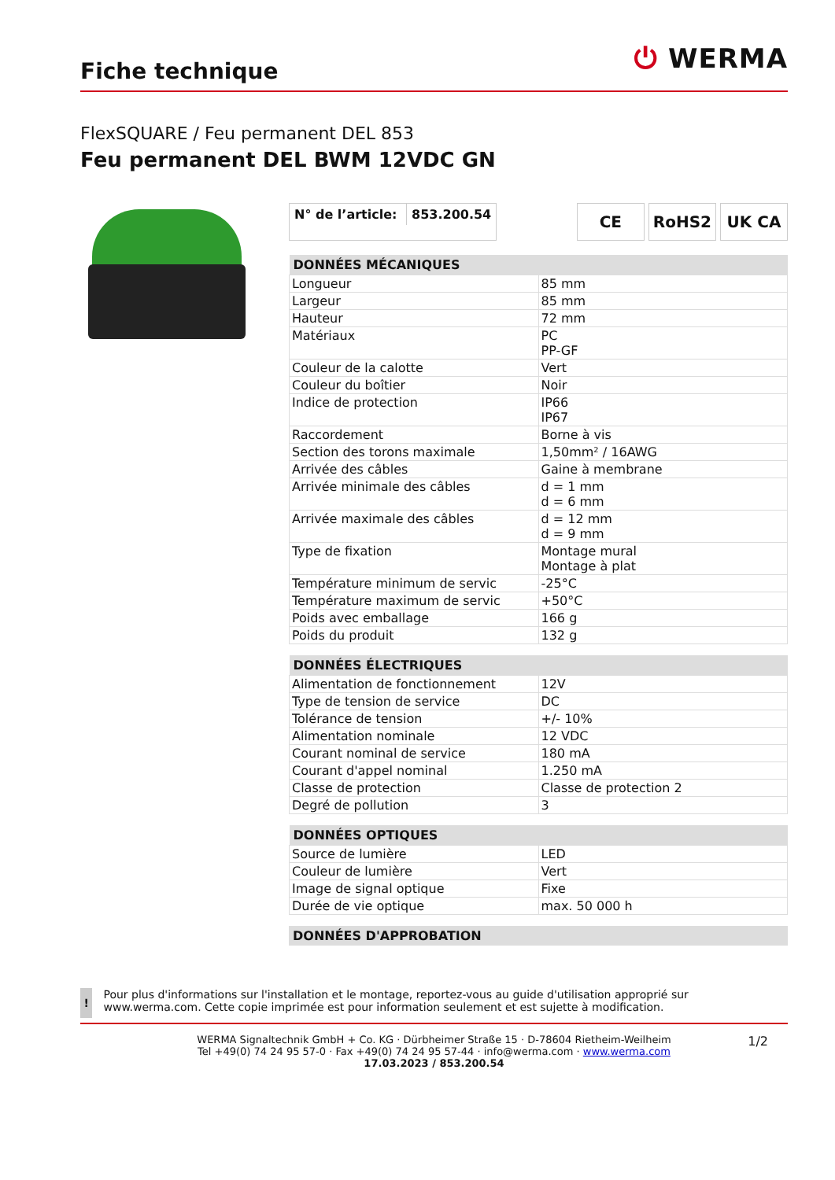Fiche technique
⏻ WERMA
FlexSQUARE / Feu permanent DEL 853
Feu permanent DEL BWM 12VDC GN
N° de l’article: 853.200.54
CE RoHS2 UK CA
| DONNÉES MÉCANIQUES | |
| --- | --- |
| Longueur | 85 mm |
| Largeur | 85 mm |
| Hauteur | 72 mm |
| Matériaux | PC PP-GF |
| Couleur de la calotte | Vert |
| Couleur du boîtier | Noir |
| Indice de protection | IP66 IP67 |
| Raccordement | Borne à vis |
| Section des torons maximale | 1,50mm² / 16AWG |
| Arrivée des câbles | Gaine à membrane |
| Arrivée minimale des câbles | d = 1 mm d = 6 mm |
| Arrivée maximale des câbles | d = 12 mm d = 9 mm |
| Type de fixation | Montage mural Montage à plat |
| Température minimum de servic | -25°C |
| Température maximum de servic | +50°C |
| Poids avec emballage | 166 g |
| Poids du produit | 132 g |
| DONNÉES ÉLECTRIQUES | |
| --- | --- |
| Alimentation de fonctionnement | 12V |
| Type de tension de service | DC |
| Tolérance de tension | +/- 10% |
| Alimentation nominale | 12 VDC |
| Courant nominal de service | 180 mA |
| Courant d'appel nominal | 1.250 mA |
| Classe de protection | Classe de protection 2 |
| Degré de pollution | 3 |
| DONNÉES OPTIQUES | |
| --- | --- |
| Source de lumière | LED |
| Couleur de lumière | Vert |
| Image de signal optique | Fixe |
| Durée de vie optique | max. 50 000 h |
| DONNÉES D'APPROBATION |
| --- |
!
Pour plus d'informations sur l'installation et le montage, reportez-vous au guide d'utilisation approprié sur www.werma.com. Cette copie imprimée est pour information seulement et est sujette à modification.
1/2 WERMA Signaltechnik GmbH + Co. KG · Dürbheimer Straße 15 · D-78604 Rietheim-Weilheim
Tel +49(0) 74 24 95 57-0 · Fax +49(0) 74 24 95 57-44 · info@werma.com · www.werma.com
17.03.2023 / 853.200.54